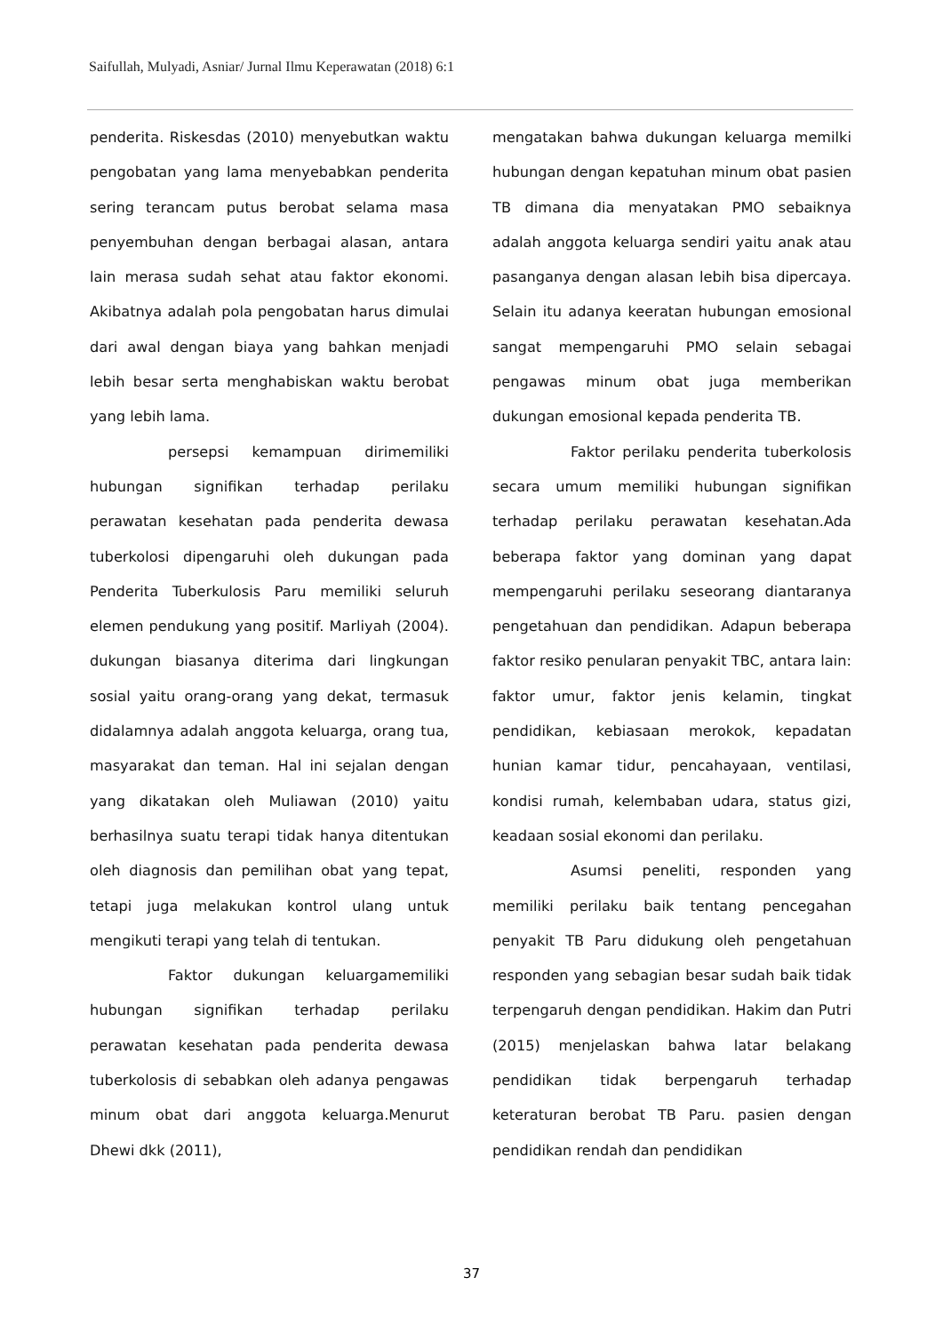Saifullah, Mulyadi, Asniar/ Jurnal Ilmu Keperawatan (2018) 6:1
penderita. Riskesdas (2010) menyebutkan waktu pengobatan yang lama menyebabkan penderita sering terancam putus berobat selama masa penyembuhan dengan berbagai alasan, antara lain merasa sudah sehat atau faktor ekonomi. Akibatnya adalah pola pengobatan harus dimulai dari awal dengan biaya yang bahkan menjadi lebih besar serta menghabiskan waktu berobat yang lebih lama.
persepsi kemampuan dirimemiliki hubungan signifikan terhadap perilaku perawatan kesehatan pada penderita dewasa tuberkolosi dipengaruhi oleh dukungan pada Penderita Tuberkulosis Paru memiliki seluruh elemen pendukung yang positif. Marliyah (2004). dukungan biasanya diterima dari lingkungan sosial yaitu orang-orang yang dekat, termasuk didalamnya adalah anggota keluarga, orang tua, masyarakat dan teman. Hal ini sejalan dengan yang dikatakan oleh Muliawan (2010) yaitu berhasilnya suatu terapi tidak hanya ditentukan oleh diagnosis dan pemilihan obat yang tepat, tetapi juga melakukan kontrol ulang untuk mengikuti terapi yang telah di tentukan.
Faktor dukungan keluargamemiliki hubungan signifikan terhadap perilaku perawatan kesehatan pada penderita dewasa tuberkolosis di sebabkan oleh adanya pengawas minum obat dari anggota keluarga.Menurut Dhewi dkk (2011),
mengatakan bahwa dukungan keluarga memilki hubungan dengan kepatuhan minum obat pasien TB dimana dia menyatakan PMO sebaiknya adalah anggota keluarga sendiri yaitu anak atau pasanganya dengan alasan lebih bisa dipercaya. Selain itu adanya keeratan hubungan emosional sangat mempengaruhi PMO selain sebagai pengawas minum obat juga memberikan dukungan emosional kepada penderita TB.
Faktor perilaku penderita tuberkolosis secara umum memiliki hubungan signifikan terhadap perilaku perawatan kesehatan.Ada beberapa faktor yang dominan yang dapat mempengaruhi perilaku seseorang diantaranya pengetahuan dan pendidikan. Adapun beberapa faktor resiko penularan penyakit TBC, antara lain: faktor umur, faktor jenis kelamin, tingkat pendidikan, kebiasaan merokok, kepadatan hunian kamar tidur, pencahayaan, ventilasi, kondisi rumah, kelembaban udara, status gizi, keadaan sosial ekonomi dan perilaku.
Asumsi peneliti, responden yang memiliki perilaku baik tentang pencegahan penyakit TB Paru didukung oleh pengetahuan responden yang sebagian besar sudah baik tidak terpengaruh dengan pendidikan. Hakim dan Putri (2015) menjelaskan bahwa latar belakang pendidikan tidak berpengaruh terhadap keteraturan berobat TB Paru. pasien dengan pendidikan rendah dan pendidikan
37